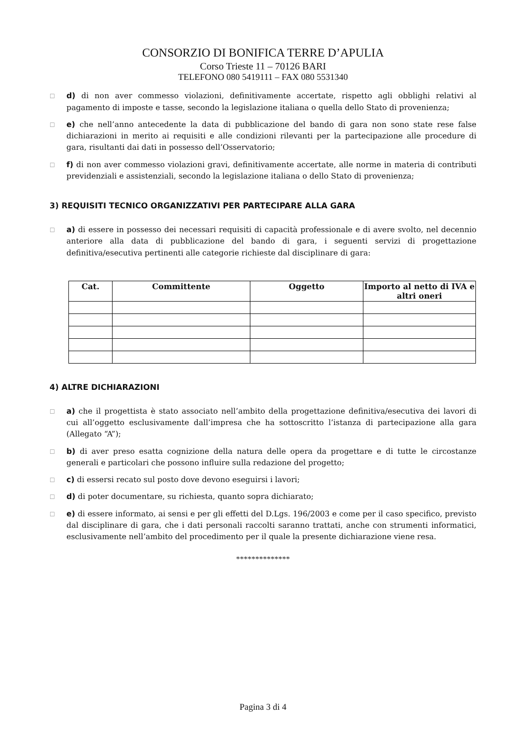CONSORZIO DI BONIFICA TERRE D’APULIA
Corso Trieste 11 – 70126 BARI
TELEFONO 080 5419111 – FAX 080 5531340
☐
d) di non aver commesso violazioni, definitivamente accertate, rispetto agli obblighi relativi al pagamento di imposte e tasse, secondo la legislazione italiana o quella dello Stato di provenienza;
☐
e) che nell’anno antecedente la data di pubblicazione del bando di gara non sono state rese false dichiarazioni in merito ai requisiti e alle condizioni rilevanti per la partecipazione alle procedure di gara, risultanti dai dati in possesso dell’Osservatorio;
☐
f) di non aver commesso violazioni gravi, definitivamente accertate, alle norme in materia di contributi previdenziali e assistenziali, secondo la legislazione italiana o dello Stato di provenienza;
3) REQUISITI TECNICO ORGANIZZATIVI PER PARTECIPARE ALLA GARA
☐
a) di essere in possesso dei necessari requisiti di capacità professionale e di avere svolto, nel decennio anteriore alla data di pubblicazione del bando di gara, i seguenti servizi di progettazione definitiva/esecutiva pertinenti alle categorie richieste dal disciplinare di gara:
| Cat. | Committente | Oggetto | Importo al netto di IVA e altri oneri |
| --- | --- | --- | --- |
4) ALTRE DICHIARAZIONI
☐
a) che il progettista è stato associato nell’ambito della progettazione definitiva/esecutiva dei lavori di cui all’oggetto esclusivamente dall’impresa che ha sottoscritto l’istanza di partecipazione alla gara (Allegato “A”);
☐
b) di aver preso esatta cognizione della natura delle opera da progettare e di tutte le circostanze generali e particolari che possono influire sulla redazione del progetto;
☐
c) di essersi recato sul posto dove devono eseguirsi i lavori;
☐
d) di poter documentare, su richiesta, quanto sopra dichiarato;
☐
e) di essere informato, ai sensi e per gli effetti del D.Lgs. 196/2003 e come per il caso specifico, previsto dal disciplinare di gara, che i dati personali raccolti saranno trattati, anche con strumenti informatici, esclusivamente nell’ambito del procedimento per il quale la presente dichiarazione viene resa.
**************
Pagina 3 di 4